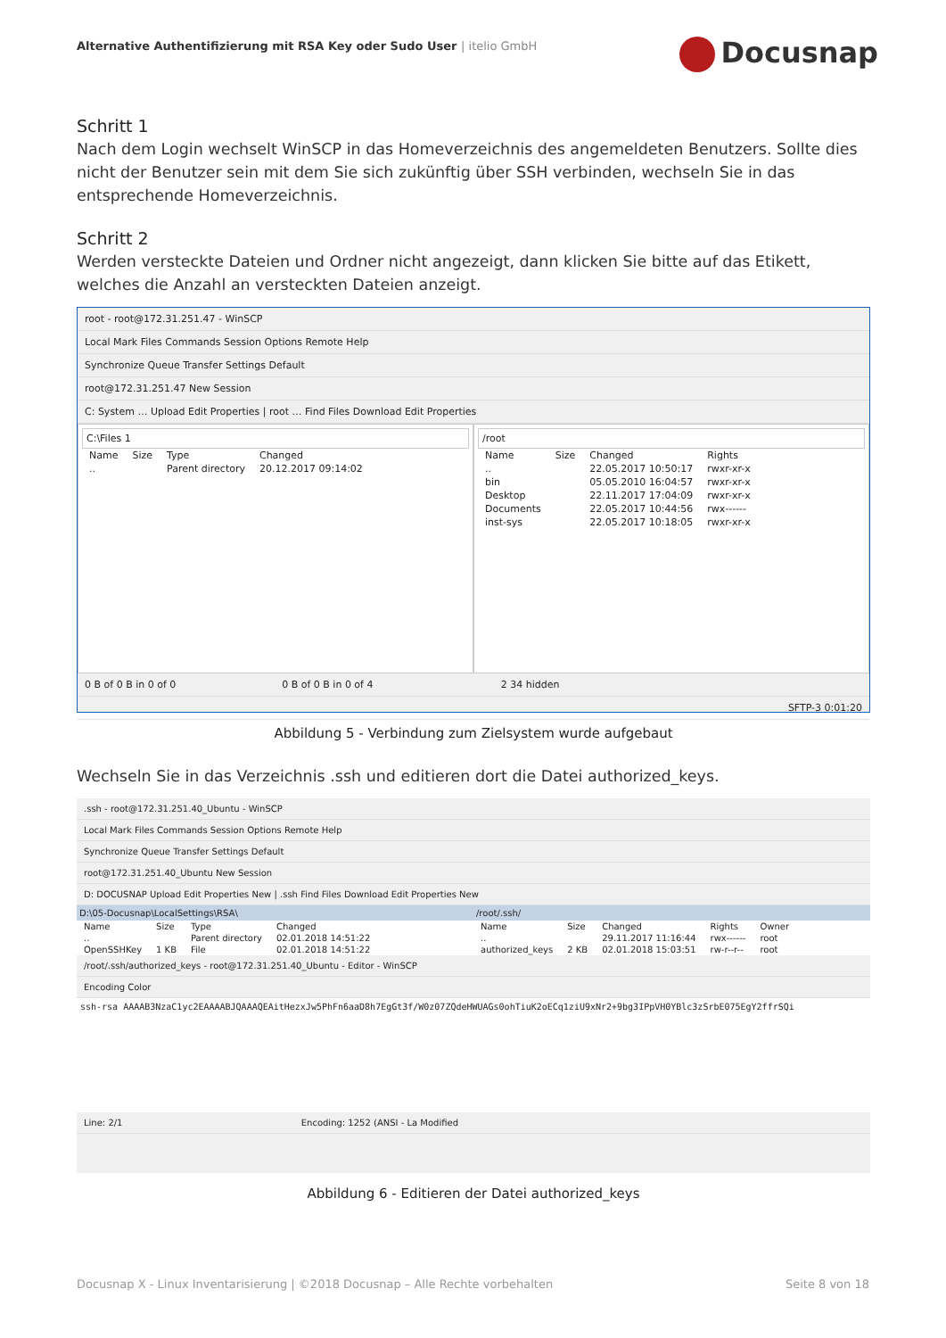Alternative Authentifizierung mit RSA Key oder Sudo User | itelio GmbH
Docusnap
Schritt 1
Nach dem Login wechselt WinSCP in das Homeverzeichnis des angemeldeten Benutzers. Sollte dies nicht der Benutzer sein mit dem Sie sich zukünftig über SSH verbinden, wechseln Sie in das entsprechende Homeverzeichnis.
Schritt 2
Werden versteckte Dateien und Ordner nicht angezeigt, dann klicken Sie bitte auf das Etikett, welches die Anzahl an versteckten Dateien anzeigt.
root - root@172.31.251.47 - WinSCP
Local Mark Files Commands Session Options Remote Help
Synchronize Queue Transfer Settings Default
root@172.31.251.47 New Session
C: System … Upload Edit Properties | root … Find Files Download Edit Properties
C:\Files 1
| Name | Size | Type | Changed |
| .. | | Parent directory | 20.12.2017 09:14:02 |
/root
| Name | Size | Changed | Rights |
| .. | | 22.05.2017 10:50:17 | rwxr-xr-x |
| bin | | 05.05.2010 16:04:57 | rwxr-xr-x |
| Desktop | | 22.11.2017 17:04:09 | rwxr-xr-x |
| Documents | | 22.05.2017 10:44:56 | rwx------ |
| inst-sys | | 22.05.2017 10:18:05 | rwxr-xr-x |
0 B of 0 B in 0 of 0 0 B of 0 B in 0 of 4 2 34 hidden
SFTP-3 0:01:20
Abbildung 5 - Verbindung zum Zielsystem wurde aufgebaut
Wechseln Sie in das Verzeichnis .ssh und editieren dort die Datei authorized_keys.
.ssh - root@172.31.251.40_Ubuntu - WinSCP
Local Mark Files Commands Session Options Remote Help
Synchronize Queue Transfer Settings Default
root@172.31.251.40_Ubuntu New Session
D: DOCUSNAP Upload Edit Properties New | .ssh Find Files Download Edit Properties New
D:\05-Docusnap\LocalSettings\RSA\
| Name | Size | Type | Changed |
| .. | | Parent directory | 02.01.2018 14:51:22 |
| OpenSSHKey | 1 KB | File | 02.01.2018 14:51:22 |
/root/.ssh/
| Name | Size | Changed | Rights | Owner |
| .. | | 29.11.2017 11:16:44 | rwx------ | root |
| authorized_keys | 2 KB | 02.01.2018 15:03:51 | rw-r--r-- | root |
/root/.ssh/authorized_keys - root@172.31.251.40_Ubuntu - Editor - WinSCP
Encoding Color
ssh-rsa AAAAB3NzaC1yc2EAAAABJQAAAQEAitHezxJw5PhFn6aaD8h7EgGt3f/W0z07ZQdeHWUAGs0ohTiuK2oECq1ziU9xNr2+9bg3IPpVH0YBlc3zSrbE075EgY2ffrSQi
Line: 2/1 Encoding: 1252 (ANSI - La Modified
Abbildung 6 - Editieren der Datei authorized_keys
Docusnap X - Linux Inventarisierung | ©2018 Docusnap – Alle Rechte vorbehalten Seite 8 von 18